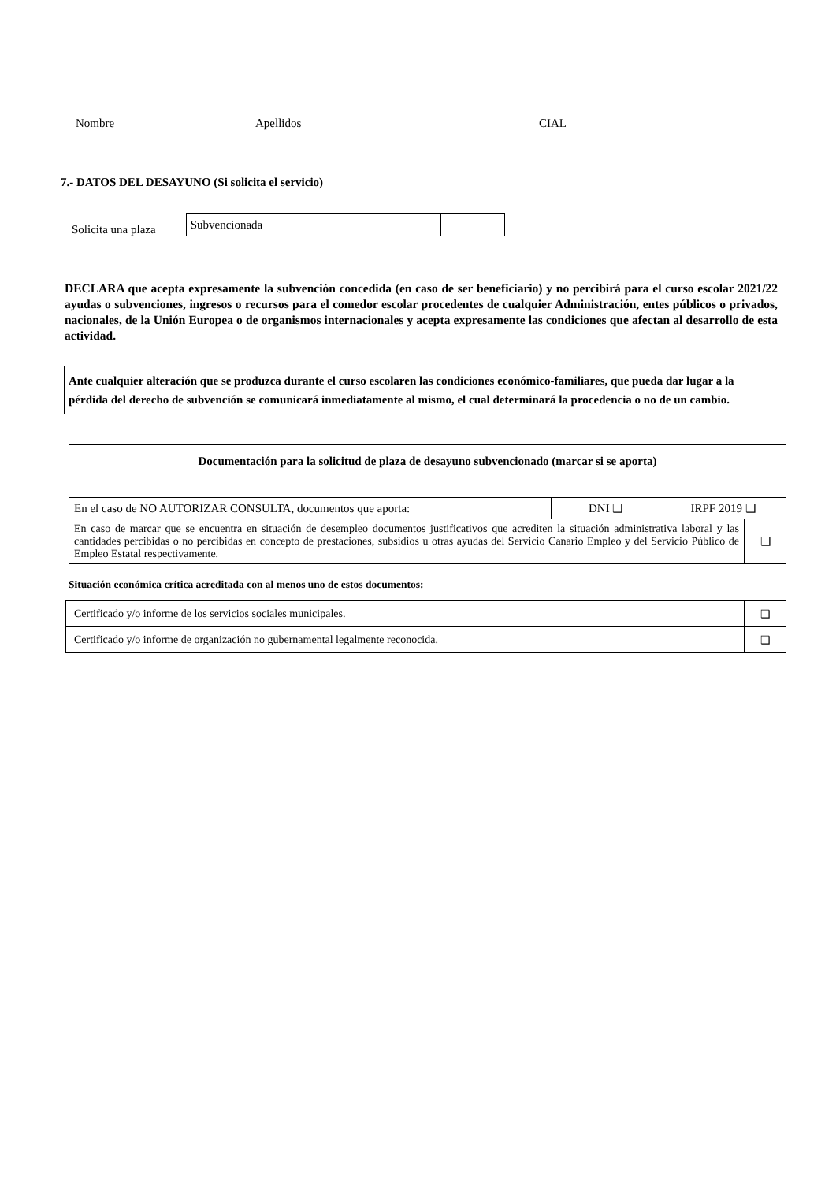Nombre Apellidos CIAL
7.- DATOS DEL DESAYUNO (Si solicita el servicio)
Solicita una plaza
| Subvencionada | |
DECLARA que acepta expresamente la subvención concedida (en caso de ser beneficiario) y no percibirá para el curso escolar 2021/22 ayudas o subvenciones, ingresos o recursos para el comedor escolar procedentes de cualquier Administración, entes públicos o privados, nacionales, de la Unión Europea o de organismos internacionales y acepta expresamente las condiciones que afectan al desarrollo de esta actividad.
Ante cualquier alteración que se produzca durante el curso escolaren las condiciones económico-familiares, que pueda dar lugar a la pérdida del derecho de subvención se comunicará inmediatamente al mismo, el cual determinará la procedencia o no de un cambio.
| Documentación para la solicitud de plaza de desayuno subvencionado (marcar si se aporta) | | | |
| --- | --- | --- | --- |
| En el caso de NO AUTORIZAR CONSULTA, documentos que aporta: | DNI ❑ | IRPF 2019 ❑ | |
| En caso de marcar que se encuentra en situación de desempleo documentos justificativos que acrediten la situación administrativa laboral y las cantidades percibidas o no percibidas en concepto de prestaciones, subsidios u otras ayudas del Servicio Canario Empleo y del Servicio Público de Empleo Estatal respectivamente. | | | ❑ |
Situación económica crítica acreditada con al menos uno de estos documentos:
| Certificado y/o informe de los servicios sociales municipales. | ❑ |
| Certificado y/o informe de organización no gubernamental legalmente reconocida. | ❑ |